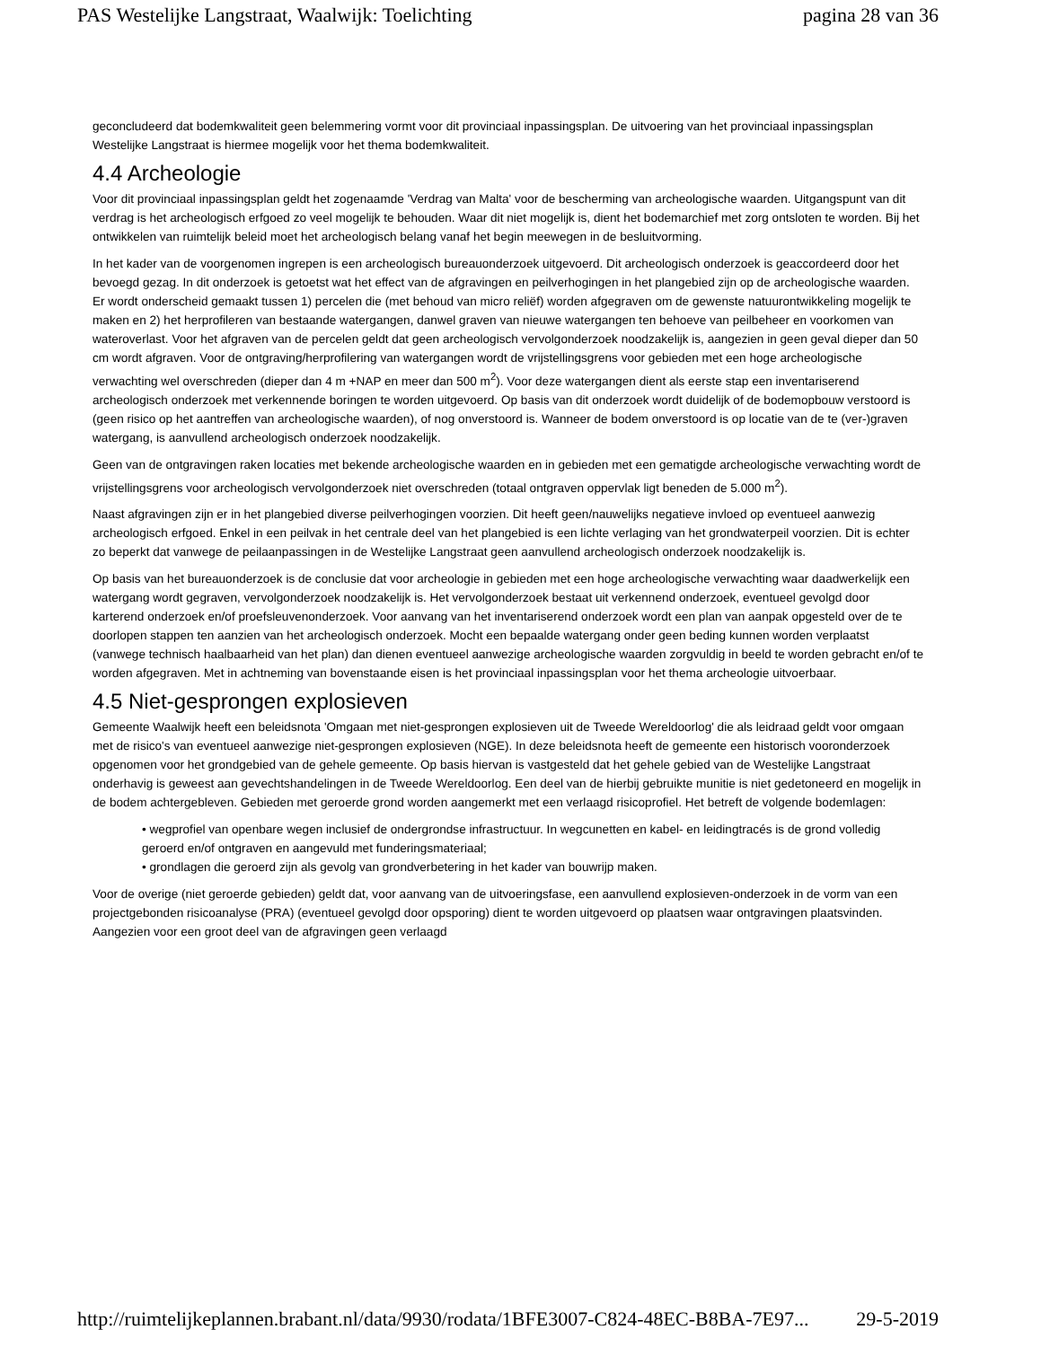PAS Westelijke Langstraat, Waalwijk: Toelichting pagina 28 van 36
geconcludeerd dat bodemkwaliteit geen belemmering vormt voor dit provinciaal inpassingsplan. De uitvoering van het provinciaal inpassingsplan Westelijke Langstraat is hiermee mogelijk voor het thema bodemkwaliteit.
4.4 Archeologie
Voor dit provinciaal inpassingsplan geldt het zogenaamde 'Verdrag van Malta' voor de bescherming van archeologische waarden. Uitgangspunt van dit verdrag is het archeologisch erfgoed zo veel mogelijk te behouden. Waar dit niet mogelijk is, dient het bodemarchief met zorg ontsloten te worden. Bij het ontwikkelen van ruimtelijk beleid moet het archeologisch belang vanaf het begin meewegen in de besluitvorming.
In het kader van de voorgenomen ingrepen is een archeologisch bureauonderzoek uitgevoerd. Dit archeologisch onderzoek is geaccordeerd door het bevoegd gezag. In dit onderzoek is getoetst wat het effect van de afgravingen en peilverhogingen in het plangebied zijn op de archeologische waarden. Er wordt onderscheid gemaakt tussen 1) percelen die (met behoud van micro reliëf) worden afgegraven om de gewenste natuurontwikkeling mogelijk te maken en 2) het herprofileren van bestaande watergangen, danwel graven van nieuwe watergangen ten behoeve van peilbeheer en voorkomen van wateroverlast. Voor het afgraven van de percelen geldt dat geen archeologisch vervolgonderzoek noodzakelijk is, aangezien in geen geval dieper dan 50 cm wordt afgraven. Voor de ontgraving/herprofilering van watergangen wordt de vrijstellingsgrens voor gebieden met een hoge archeologische verwachting wel overschreden (dieper dan 4 m +NAP en meer dan 500 m<sup>2</sup>). Voor deze watergangen dient als eerste stap een inventariserend archeologisch onderzoek met verkennende boringen te worden uitgevoerd. Op basis van dit onderzoek wordt duidelijk of de bodemopbouw verstoord is (geen risico op het aantreffen van archeologische waarden), of nog onverstoord is. Wanneer de bodem onverstoord is op locatie van de te (ver-)graven watergang, is aanvullend archeologisch onderzoek noodzakelijk.
Geen van de ontgravingen raken locaties met bekende archeologische waarden en in gebieden met een gematigde archeologische verwachting wordt de vrijstellingsgrens voor archeologisch vervolgonderzoek niet overschreden (totaal ontgraven oppervlak ligt beneden de 5.000 m<sup>2</sup>).
Naast afgravingen zijn er in het plangebied diverse peilverhogingen voorzien. Dit heeft geen/nauwelijks negatieve invloed op eventueel aanwezig archeologisch erfgoed. Enkel in een peilvak in het centrale deel van het plangebied is een lichte verlaging van het grondwaterpeil voorzien. Dit is echter zo beperkt dat vanwege de peilaanpassingen in de Westelijke Langstraat geen aanvullend archeologisch onderzoek noodzakelijk is.
Op basis van het bureauonderzoek is de conclusie dat voor archeologie in gebieden met een hoge archeologische verwachting waar daadwerkelijk een watergang wordt gegraven, vervolgonderzoek noodzakelijk is. Het vervolgonderzoek bestaat uit verkennend onderzoek, eventueel gevolgd door karterend onderzoek en/of proefsleuvenonderzoek. Voor aanvang van het inventariserend onderzoek wordt een plan van aanpak opgesteld over de te doorlopen stappen ten aanzien van het archeologisch onderzoek. Mocht een bepaalde watergang onder geen beding kunnen worden verplaatst (vanwege technisch haalbaarheid van het plan) dan dienen eventueel aanwezige archeologische waarden zorgvuldig in beeld te worden gebracht en/of te worden afgegraven. Met in achtneming van bovenstaande eisen is het provinciaal inpassingsplan voor het thema archeologie uitvoerbaar.
4.5 Niet-gesprongen explosieven
Gemeente Waalwijk heeft een beleidsnota 'Omgaan met niet-gesprongen explosieven uit de Tweede Wereldoorlog' die als leidraad geldt voor omgaan met de risico's van eventueel aanwezige niet-gesprongen explosieven (NGE). In deze beleidsnota heeft de gemeente een historisch vooronderzoek opgenomen voor het grondgebied van de gehele gemeente. Op basis hiervan is vastgesteld dat het gehele gebied van de Westelijke Langstraat onderhavig is geweest aan gevechtshandelingen in de Tweede Wereldoorlog. Een deel van de hierbij gebruikte munitie is niet gedetoneerd en mogelijk in de bodem achtergebleven. Gebieden met geroerde grond worden aangemerkt met een verlaagd risicoprofiel. Het betreft de volgende bodemlagen:
• wegprofiel van openbare wegen inclusief de ondergrondse infrastructuur. In wegcunetten en kabel- en leidingtracés is de grond volledig geroerd en/of ontgraven en aangevuld met funderingsmateriaal;
• grondlagen die geroerd zijn als gevolg van grondverbetering in het kader van bouwrijp maken.
Voor de overige (niet geroerde gebieden) geldt dat, voor aanvang van de uitvoeringsfase, een aanvullend explosieven-onderzoek in de vorm van een projectgebonden risicoanalyse (PRA) (eventueel gevolgd door opsporing) dient te worden uitgevoerd op plaatsen waar ontgravingen plaatsvinden. Aangezien voor een groot deel van de afgravingen geen verlaagd
http://ruimtelijkeplannen.brabant.nl/data/9930/rodata/1BFE3007-C824-48EC-B8BA-7E97... 29-5-2019